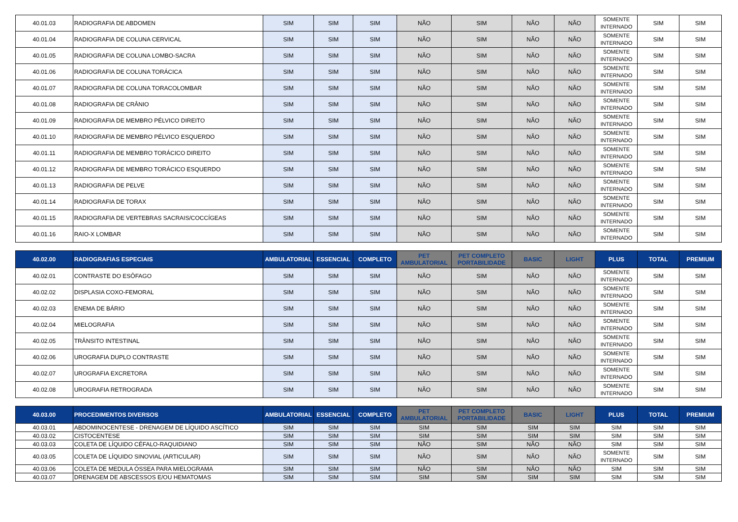| 40.01.03 | RADIOGRAFIA DE ABDOMEN | SIM | SIM | SIM | NÃO | SIM | NÃO | NÃO | SOMENTE INTERNADO | SIM | SIM |
| 40.01.04 | RADIOGRAFIA DE COLUNA CERVICAL | SIM | SIM | SIM | NÃO | SIM | NÃO | NÃO | SOMENTE INTERNADO | SIM | SIM |
| 40.01.05 | RADIOGRAFIA DE COLUNA LOMBO-SACRA | SIM | SIM | SIM | NÃO | SIM | NÃO | NÃO | SOMENTE INTERNADO | SIM | SIM |
| 40.01.06 | RADIOGRAFIA DE COLUNA TORÁCICA | SIM | SIM | SIM | NÃO | SIM | NÃO | NÃO | SOMENTE INTERNADO | SIM | SIM |
| 40.01.07 | RADIOGRAFIA DE COLUNA TORACOLOMBAR | SIM | SIM | SIM | NÃO | SIM | NÃO | NÃO | SOMENTE INTERNADO | SIM | SIM |
| 40.01.08 | RADIOGRAFIA DE CRÂNIO | SIM | SIM | SIM | NÃO | SIM | NÃO | NÃO | SOMENTE INTERNADO | SIM | SIM |
| 40.01.09 | RADIOGRAFIA DE MEMBRO PÉLVICO DIREITO | SIM | SIM | SIM | NÃO | SIM | NÃO | NÃO | SOMENTE INTERNADO | SIM | SIM |
| 40.01.10 | RADIOGRAFIA DE MEMBRO PÉLVICO ESQUERDO | SIM | SIM | SIM | NÃO | SIM | NÃO | NÃO | SOMENTE INTERNADO | SIM | SIM |
| 40.01.11 | RADIOGRAFIA DE MEMBRO TORÁCICO DIREITO | SIM | SIM | SIM | NÃO | SIM | NÃO | NÃO | SOMENTE INTERNADO | SIM | SIM |
| 40.01.12 | RADIOGRAFIA DE MEMBRO TORÁCICO ESQUERDO | SIM | SIM | SIM | NÃO | SIM | NÃO | NÃO | SOMENTE INTERNADO | SIM | SIM |
| 40.01.13 | RADIOGRAFIA DE PELVE | SIM | SIM | SIM | NÃO | SIM | NÃO | NÃO | SOMENTE INTERNADO | SIM | SIM |
| 40.01.14 | RADIOGRAFIA DE TORAX | SIM | SIM | SIM | NÃO | SIM | NÃO | NÃO | SOMENTE INTERNADO | SIM | SIM |
| 40.01.15 | RADIOGRAFIA DE VERTEBRAS SACRAIS/COCCÍGEAS | SIM | SIM | SIM | NÃO | SIM | NÃO | NÃO | SOMENTE INTERNADO | SIM | SIM |
| 40.01.16 | RAIO-X LOMBAR | SIM | SIM | SIM | NÃO | SIM | NÃO | NÃO | SOMENTE INTERNADO | SIM | SIM |
| 40.02.00 | RADIOGRAFIAS ESPECIAIS | AMBULATORIAL | ESSENCIAL | COMPLETO | PET AMBULATORIAL | PET COMPLETO PORTABILIDADE | BASIC | LIGHT | PLUS | TOTAL | PREMIUM |
| 40.02.01 | CONTRASTE DO ESÔFAGO | SIM | SIM | SIM | NÃO | SIM | NÃO | NÃO | SOMENTE INTERNADO | SIM | SIM |
| 40.02.02 | DISPLASIA COXO-FEMORAL | SIM | SIM | SIM | NÃO | SIM | NÃO | NÃO | SOMENTE INTERNADO | SIM | SIM |
| 40.02.03 | ENEMA DE BÁRIO | SIM | SIM | SIM | NÃO | SIM | NÃO | NÃO | SOMENTE INTERNADO | SIM | SIM |
| 40.02.04 | MIELOGRAFIA | SIM | SIM | SIM | NÃO | SIM | NÃO | NÃO | SOMENTE INTERNADO | SIM | SIM |
| 40.02.05 | TRÂNSITO INTESTINAL | SIM | SIM | SIM | NÃO | SIM | NÃO | NÃO | SOMENTE INTERNADO | SIM | SIM |
| 40.02.06 | UROGRAFIA DUPLO CONTRASTE | SIM | SIM | SIM | NÃO | SIM | NÃO | NÃO | SOMENTE INTERNADO | SIM | SIM |
| 40.02.07 | UROGRAFIA EXCRETORA | SIM | SIM | SIM | NÃO | SIM | NÃO | NÃO | SOMENTE INTERNADO | SIM | SIM |
| 40.02.08 | UROGRAFIA RETROGRADA | SIM | SIM | SIM | NÃO | SIM | NÃO | NÃO | SOMENTE INTERNADO | SIM | SIM |
| 40.03.00 | PROCEDIMENTOS DIVERSOS | AMBULATORIAL | ESSENCIAL | COMPLETO | PET AMBULATORIAL | PET COMPLETO PORTABILIDADE | BASIC | LIGHT | PLUS | TOTAL | PREMIUM |
| 40.03.01 | ABDOMINOCENTESE - DRENAGEM DE LÍQUIDO ASCÍTICO | SIM | SIM | SIM | SIM | SIM | SIM | SIM | SIM | SIM | SIM |
| 40.03.02 | CISTOCENTESE | SIM | SIM | SIM | SIM | SIM | SIM | SIM | SIM | SIM | SIM |
| 40.03.03 | COLETA DE LÍQUIDO CÉFALO-RAQUIDIANO | SIM | SIM | SIM | NÃO | SIM | NÃO | NÃO | SIM | SIM | SIM |
| 40.03.05 | COLETA DE LÍQUIDO SINOVIAL (ARTICULAR) | SIM | SIM | SIM | NÃO | SIM | NÃO | NÃO | SOMENTE INTERNADO | SIM | SIM |
| 40.03.06 | COLETA DE MEDULA ÓSSEA PARA MIELOGRAMA | SIM | SIM | SIM | NÃO | SIM | NÃO | NÃO | SIM | SIM | SIM |
| 40.03.07 | DRENAGEM DE ABSCESSOS E/OU HEMATOMAS | SIM | SIM | SIM | SIM | SIM | SIM | SIM | SIM | SIM | SIM |